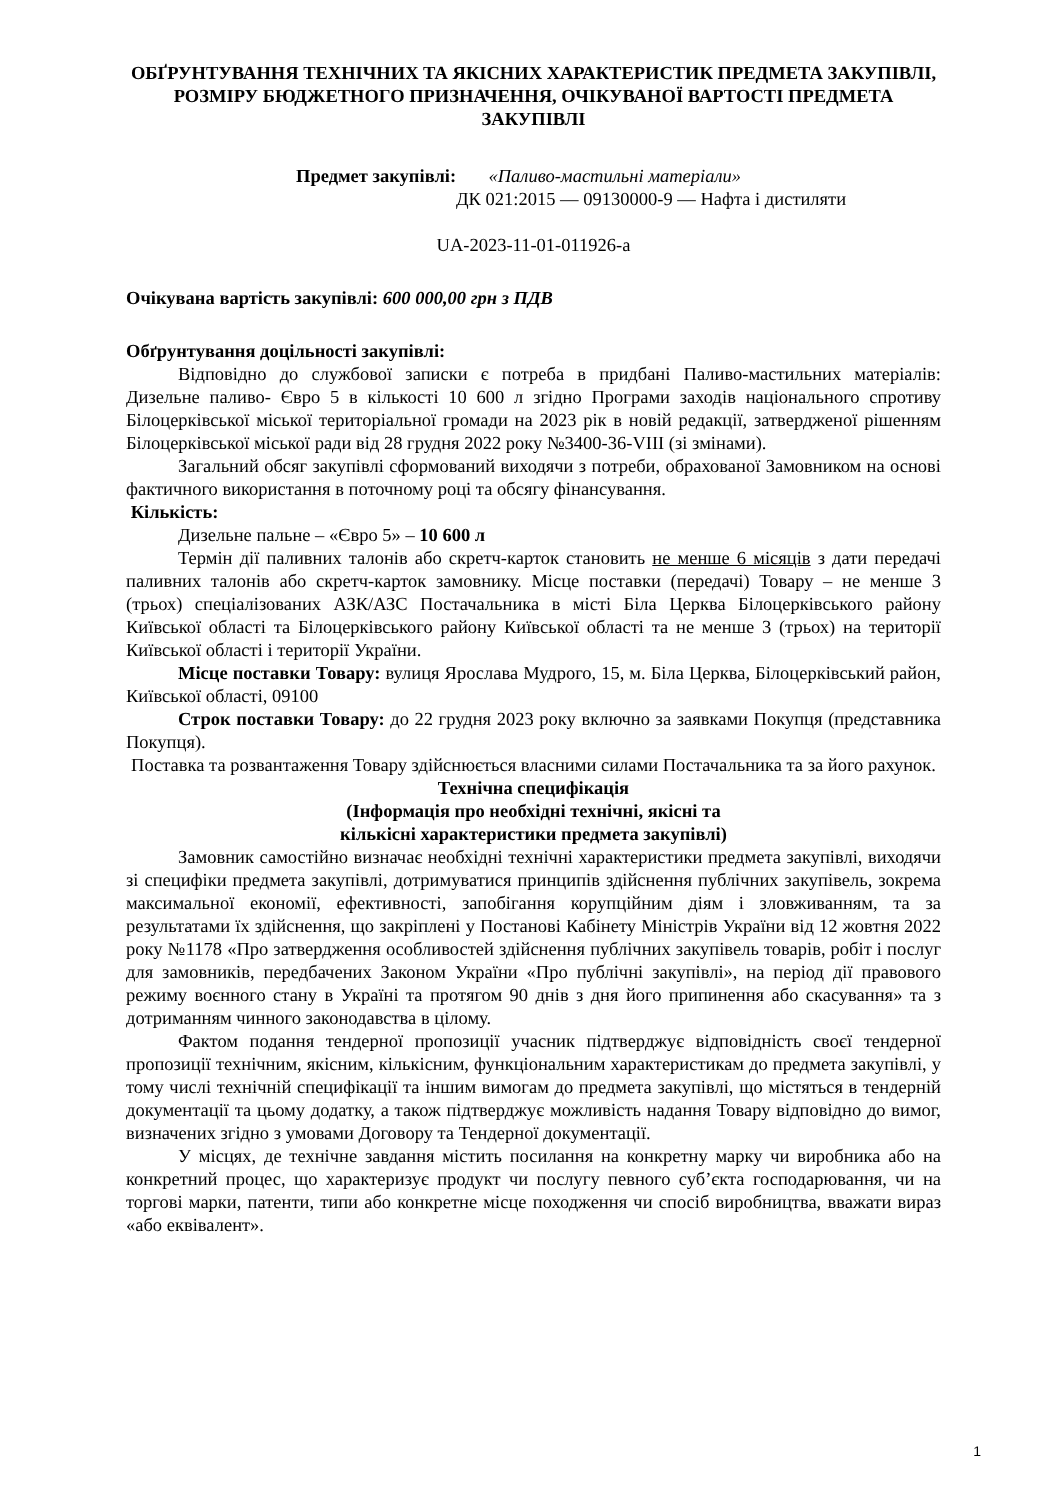ОБҐРУНТУВАННЯ ТЕХНІЧНИХ ТА ЯКІСНИХ ХАРАКТЕРИСТИК ПРЕДМЕТА ЗАКУПІВЛІ, РОЗМІРУ БЮДЖЕТНОГО ПРИЗНАЧЕННЯ, ОЧІКУВАНОЇ ВАРТОСТІ ПРЕДМЕТА ЗАКУПІВЛІ
Предмет закупівлі: «Паливо-мастильні матеріали»
ДК 021:2015 — 09130000-9 — Нафта і дистиляти
UA-2023-11-01-011926-a
Очікувана вартість закупівлі: 600 000,00 грн з ПДВ
Обґрунтування доцільності закупівлі:
Відповідно до службової записки є потреба в придбані Паливо-мастильних матеріалів: Дизельне паливо- Євро 5 в кількості 10 600 л згідно Програми заходів національного спротиву Білоцерківської міської територіальної громади на 2023 рік в новій редакції, затвердженої рішенням Білоцерківської міської ради від 28 грудня 2022 року №3400-36-VIII (зі змінами).
Загальний обсяг закупівлі сформований виходячи з потреби, обрахованої Замовником на основі фактичного використання в поточному році та обсягу фінансування.
Кількість:
Дизельне пальне – «Євро 5» – 10 600 л
Термін дії паливних талонів або скретч-карток становить не менше 6 місяців з дати передачі паливних талонів або скретч-карток замовнику. Місце поставки (передачі) Товару – не менше 3 (трьох) спеціалізованих АЗК/АЗС Постачальника в місті Біла Церква Білоцерківського району Київської області та Білоцерківського району Київської області та не менше 3 (трьох) на території Київської області і території України.
Місце поставки Товару: вулиця Ярослава Мудрого, 15, м. Біла Церква, Білоцерківський район, Київської області, 09100
Строк поставки Товару: до 22 грудня 2023 року включно за заявками Покупця (представника Покупця).
Поставка та розвантаження Товару здійснюється власними силами Постачальника та за його рахунок.
Технічна специфікація
(Інформація про необхідні технічні, якісні та
кількісні характеристики предмета закупівлі)
Замовник самостійно визначає необхідні технічні характеристики предмета закупівлі, виходячи зі специфіки предмета закупівлі, дотримуватися принципів здійснення публічних закупівель, зокрема максимальної економії, ефективності, запобігання корупційним діям і зловживанням, та за результатами їх здійснення, що закріплені у Постанові Кабінету Міністрів України від 12 жовтня 2022 року №1178 «Про затвердження особливостей здійснення публічних закупівель товарів, робіт і послуг для замовників, передбачених Законом України «Про публічні закупівлі», на період дії правового режиму воєнного стану в Україні та протягом 90 днів з дня його припинення або скасування» та з дотриманням чинного законодавства в цілому.
Фактом подання тендерної пропозиції учасник підтверджує відповідність своєї тендерної пропозиції технічним, якісним, кількісним, функціональним характеристикам до предмета закупівлі, у тому числі технічній специфікації та іншим вимогам до предмета закупівлі, що містяться в тендерній документації та цьому додатку, а також підтверджує можливість надання Товару відповідно до вимог, визначених згідно з умовами Договору та Тендерної документації.
У місцях, де технічне завдання містить посилання на конкретну марку чи виробника або на конкретний процес, що характеризує продукт чи послугу певного суб’єкта господарювання, чи на торгові марки, патенти, типи або конкретне місце походження чи спосіб виробництва, вважати вираз «або еквівалент».
1